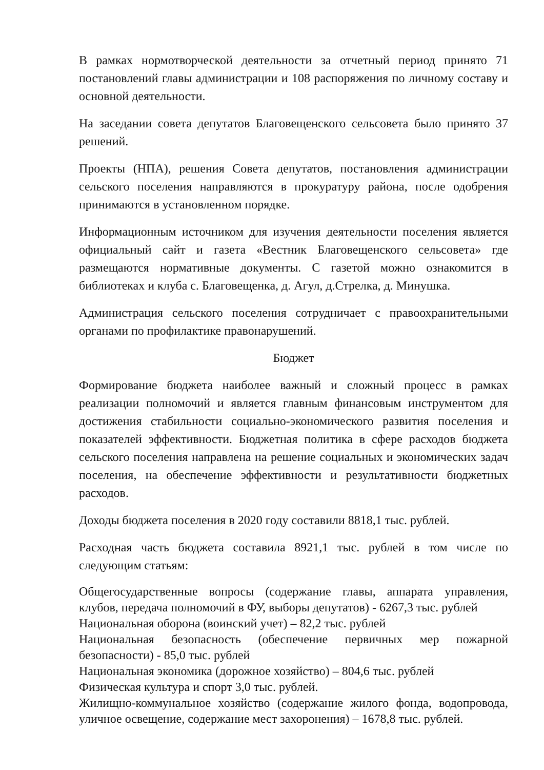В рамках нормотворческой деятельности за отчетный период принято 71 постановлений главы администрации и 108 распоряжения по личному составу и основной деятельности.
На заседании совета депутатов Благовещенского сельсовета было принято 37 решений.
Проекты (НПА), решения Совета депутатов, постановления администрации сельского поселения направляются в прокуратуру района, после одобрения принимаются в установленном порядке.
Информационным источником для изучения деятельности поселения является официальный сайт и газета «Вестник Благовещенского сельсовета» где размещаются нормативные документы. С газетой можно ознакомится в библиотеках и клуба с. Благовещенка, д. Агул, д.Стрелка, д. Минушка.
Администрация сельского поселения сотрудничает с правоохранительными органами по профилактике правонарушений.
Бюджет
Формирование бюджета наиболее важный и сложный процесс в рамках реализации полномочий и является главным финансовым инструментом для достижения стабильности социально-экономического развития поселения и показателей эффективности. Бюджетная политика в сфере расходов бюджета сельского поселения направлена на решение социальных и экономических задач поселения, на обеспечение эффективности и результативности бюджетных расходов.
Доходы бюджета поселения в 2020 году составили 8818,1 тыс. рублей.
Расходная часть бюджета составила 8921,1 тыс. рублей в том числе по следующим статьям:
Общегосударственные вопросы (содержание главы, аппарата управления, клубов, передача полномочий в ФУ, выборы депутатов) - 6267,3 тыс. рублей
Национальная оборона (воинский учет) – 82,2 тыс. рублей
Национальная безопасность (обеспечение первичных мер пожарной безопасности) - 85,0 тыс. рублей
Национальная экономика (дорожное хозяйство) – 804,6 тыс. рублей
Физическая культура и спорт 3,0 тыс. рублей.
Жилищно-коммунальное хозяйство (содержание жилого фонда, водопровода, уличное освещение, содержание мест захоронения) – 1678,8 тыс. рублей.